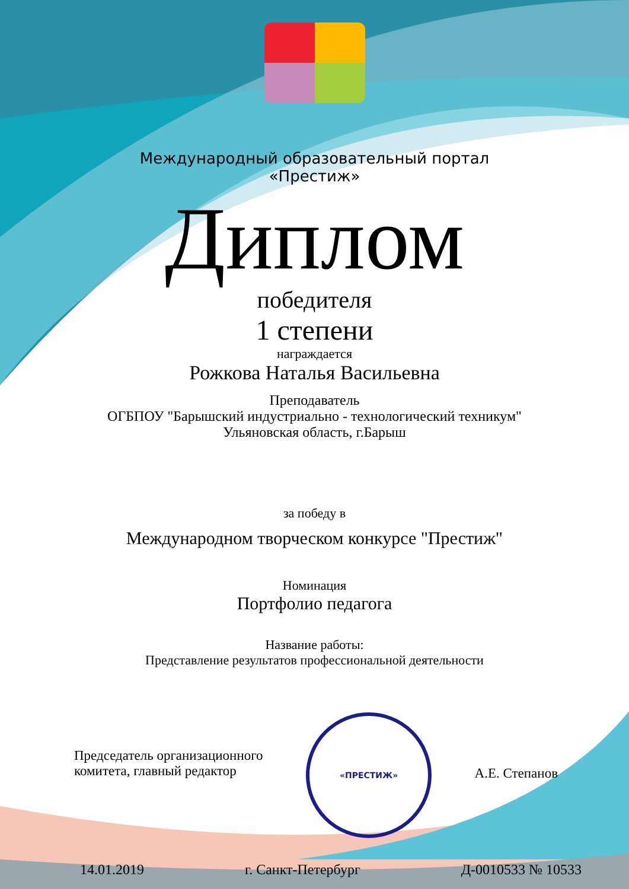Международный образовательный портал
«Престиж»
Диплом
победителя
1 степени
награждается
Рожкова Наталья Васильевна
Преподаватель
ОГБПОУ "Барышский индустриально - технологический техникум"
Ульяновская область, г.Барыш
за победу в
Международном творческом конкурсе "Престиж"
Номинация
Портфолио педагога
Название работы:
Представление результатов профессиональной деятельности
Председатель организационного
комитета, главный редактор
«ПРЕСТИЖ»
А.Е. Степанов
14.01.2019 г. Санкт-Петербург Д-0010533 № 10533